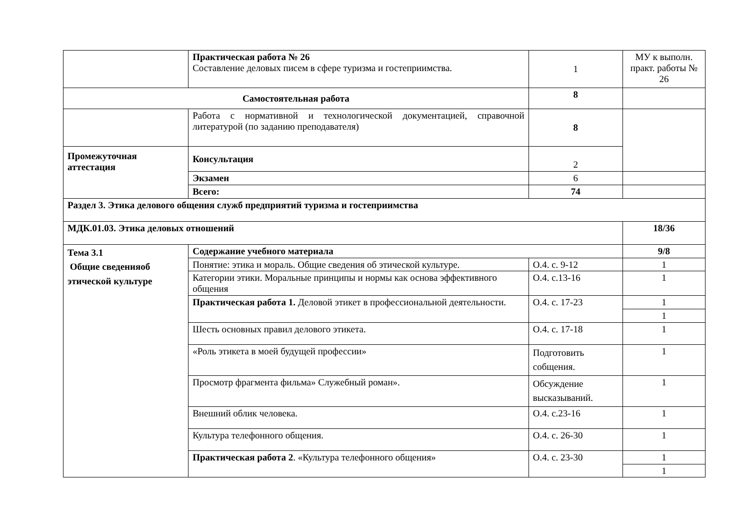| | Практическая работа № 26 Составление деловых писем в сфере туризма и гостеприимства. | 1 | МУ к выполн. практ. работы № 26 |
| Самостоятельная работа | | 8 | |
| | Работа с нормативной и технологической документацией, справочной литературой (по заданию преподавателя) | 8 | |
| Промежуточная аттестация | Консультация | 2 | |
| | Экзамен | 6 | |
| | Всего: | 74 | |
| Раздел 3. Этика делового общения служб предприятий туризма и гостеприимства | | | |
| МДК.01.03. Этика деловых отношений | | | 18/36 |
| Тема 3.1 Общие сведенияоб этической культуре | Содержание учебного материала | | 9/8 |
| | Понятие: этика и мораль. Общие сведения об этической культуре. | О.4. с. 9-12 | 1 |
| | Категории этики. Моральные принципы и нормы как основа эффективного общения | О.4. с.13-16 | 1 |
| | Практическая работа 1. Деловой этикет в профессиональной деятельности. | О.4. с. 17-23 | 1 |
| | | | 1 |
| | Шесть основных правил делового этикета. | О.4. с. 17-18 | 1 |
| | «Роль этикета в моей будущей профессии» | Подготовить собщения. | 1 |
| | Просмотр фрагмента фильма» Служебный роман». | Обсуждение высказываний. | 1 |
| | Внешний облик человека. | О.4. с.23-16 | 1 |
| | Культура телефонного общения. | О.4. с. 26-30 | 1 |
| | Практическая работа 2 . «Культура телефонного общения» | О.4. с. 23-30 | 1 |
| | | | 1 |